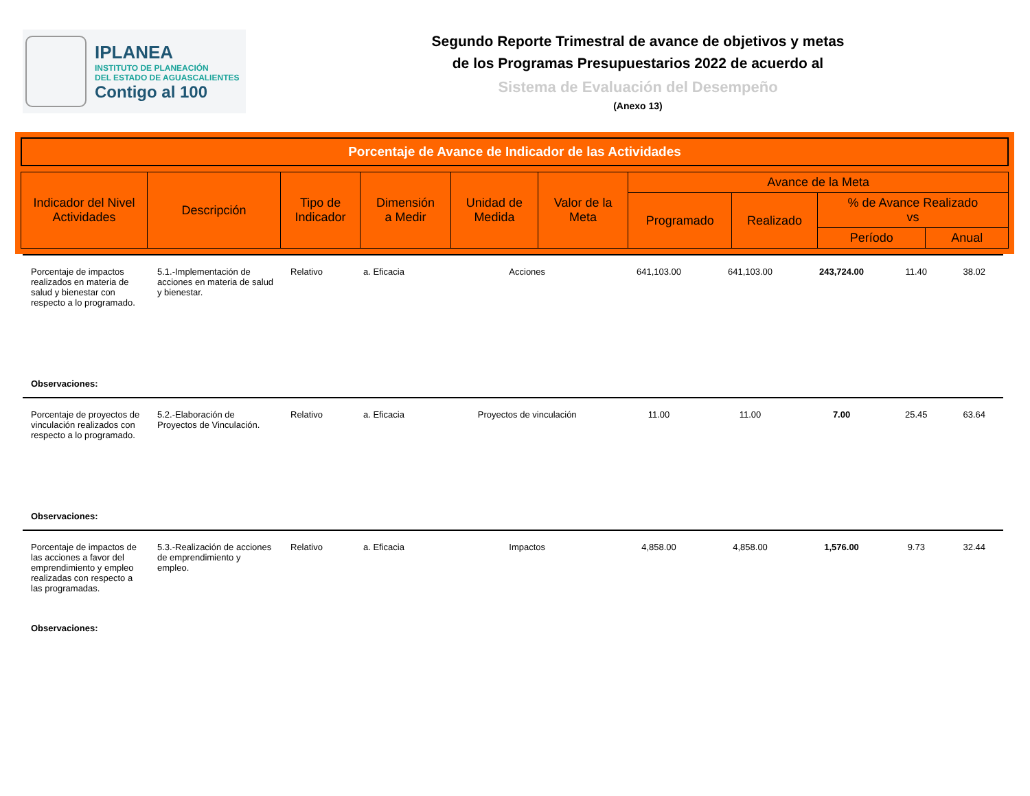IPLANEA
INSTITUTO DE PLANEACIÓN
DEL ESTADO DE AGUASCALIENTES
Contigo al 100
Segundo Reporte Trimestral de avance de objetivos y metas
de los Programas Presupuestarios 2022 de acuerdo al
Sistema de Evaluación del Desempeño
(Anexo 13)
Porcentaje de Avance de Indicador de las Actividades
| Indicador del Nivel Actividades | Descripción | Tipo de Indicador | Dimensión a Medir | Unidad de Medida | Valor de la Meta | Avance de la Meta | | | |
| | | | | | | Programado | Realizado | % de Avance Realizado vs | |
| | | | | | | | | Período | Anual |
| Porcentaje de impactos realizados en materia de salud y bienestar con respecto a lo programado. | 5.1.-Implementación de acciones en materia de salud y bienestar. | Relativo | a. Eficacia | Acciones | 641,103.00 | 641,103.00 | 243,724.00 | 11.40 | 38.02 |
| Observaciones: | | | | | | | | | |
| Porcentaje de proyectos de vinculación realizados con respecto a lo programado. | 5.2.-Elaboración de Proyectos de Vinculación. | Relativo | a. Eficacia | Proyectos de vinculación | 11.00 | 11.00 | 7.00 | 25.45 | 63.64 |
| Observaciones: | | | | | | | | | |
| Porcentaje de impactos de las acciones a favor del emprendimiento y empleo realizadas con respecto a las programadas. | 5.3.-Realización de acciones de emprendimiento y empleo. | Relativo | a. Eficacia | Impactos | 4,858.00 | 4,858.00 | 1,576.00 | 9.73 | 32.44 |
| Observaciones: | | | | | | | | | |